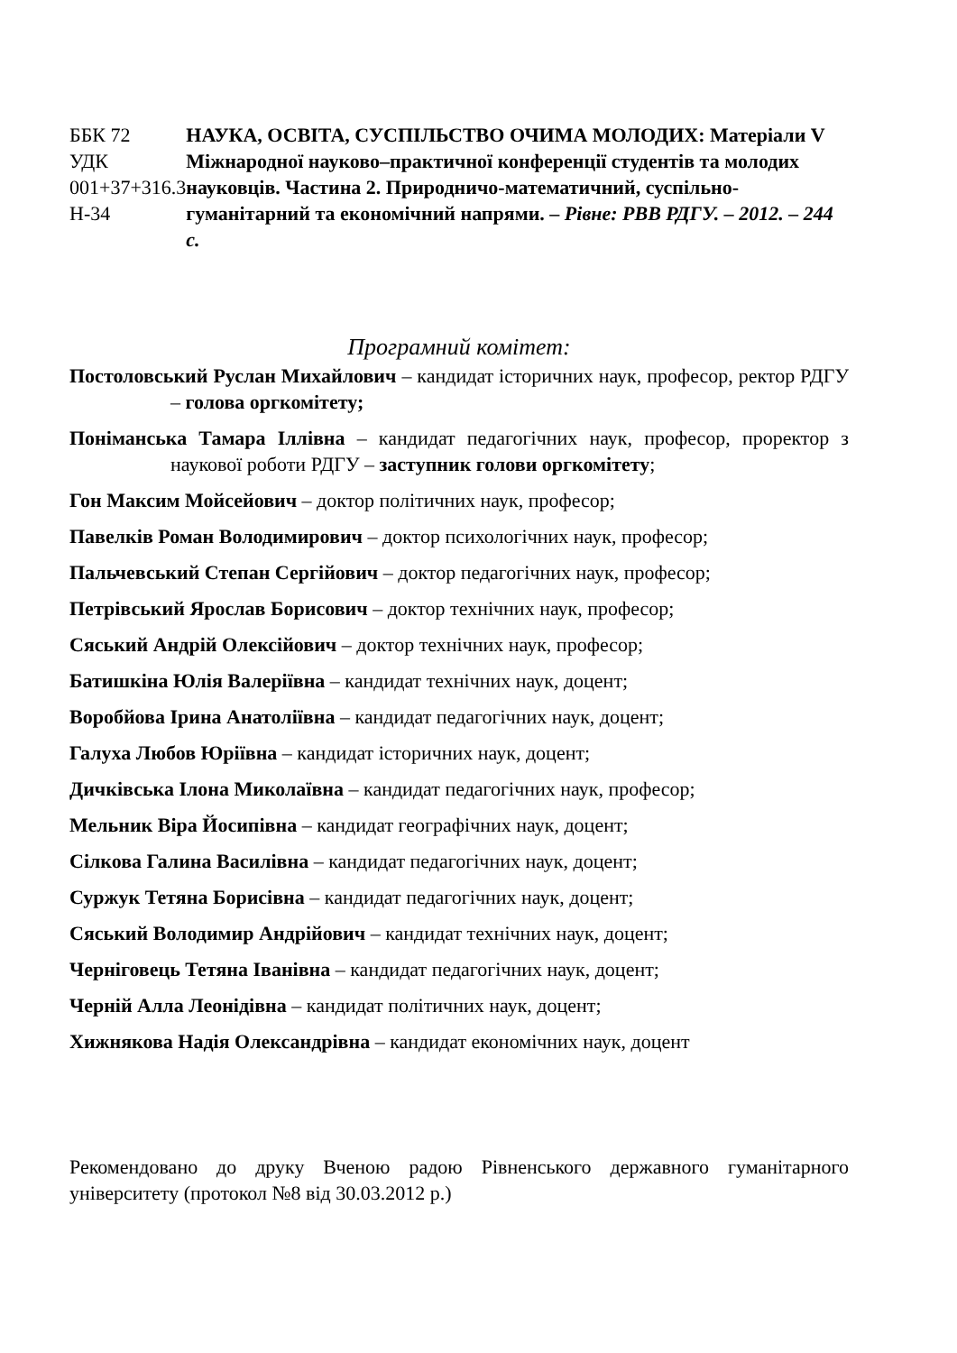ББК 72
УДК 001+37+316.3
Н-34
НАУКА, ОСВІТА, СУСПІЛЬСТВО ОЧИМА МОЛОДИХ: Матеріали V Міжнародної науково–практичної конференції студентів та молодих науковців. Частина 2. Природничо-математичний, суспільно-гуманітарний та економічний напрями. – Рівне: РВВ РДГУ. – 2012. – 244 с.
Програмний комітет:
Постоловський Руслан Михайлович – кандидат історичних наук, професор, ректор РДГУ – голова оргкомітету;
Поніманська Тамара Іллівна – кандидат педагогічних наук, професор, проректор з наукової роботи РДГУ – заступник голови оргкомітету;
Гон Максим Мойсейович – доктор політичних наук, професор;
Павелків Роман Володимирович – доктор психологічних наук, професор;
Пальчевський Степан Сергійович – доктор педагогічних наук, професор;
Петрівський Ярослав Борисович – доктор технічних наук, професор;
Сяський Андрій Олексійович – доктор технічних наук, професор;
Батишкіна Юлія Валеріївна – кандидат технічних наук, доцент;
Воробйова Ірина Анатоліївна – кандидат педагогічних наук, доцент;
Галуха Любов Юріївна – кандидат історичних наук, доцент;
Дичківська Ілона Миколаївна – кандидат педагогічних наук, професор;
Мельник Віра Йосипівна – кандидат географічних наук, доцент;
Сілкова Галина Василівна – кандидат педагогічних наук, доцент;
Суржук Тетяна Борисівна – кандидат педагогічних наук, доцент;
Сяський Володимир Андрійович – кандидат технічних наук, доцент;
Черніговець Тетяна Іванівна – кандидат педагогічних наук, доцент;
Черній Алла Леонідівна – кандидат політичних наук, доцент;
Хижнякова Надія Олександрівна – кандидат економічних наук, доцент
Рекомендовано до друку Вченою радою Рівненського державного гуманітарного університету (протокол №8 від 30.03.2012 р.)